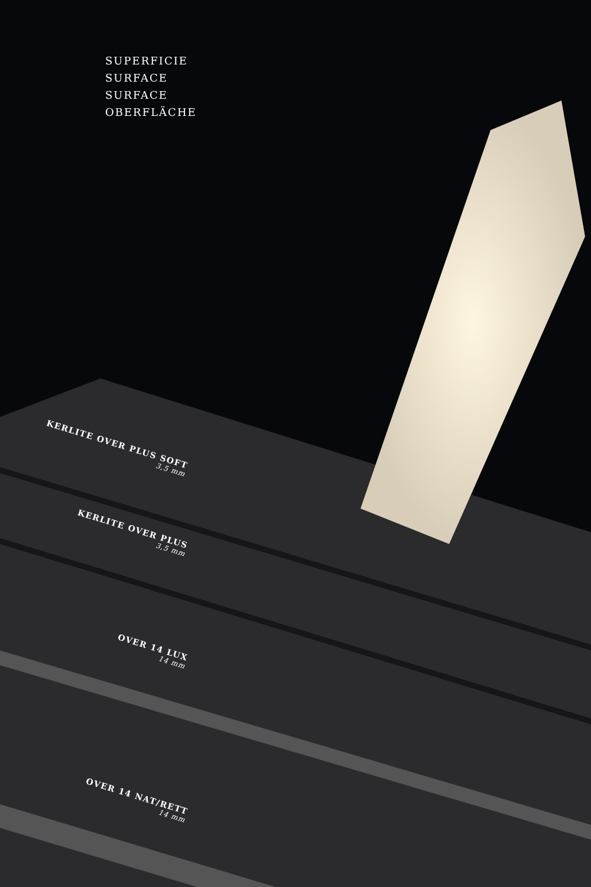SUPERFICIE
SURFACE
SURFACE
OBERFLÄCHE
KERLITE OVER PLUS SOFT
3,5 mm
KERLITE OVER PLUS
3,5 mm
OVER 14 LUX
14 mm
OVER 14 NAT/RETT
14 mm